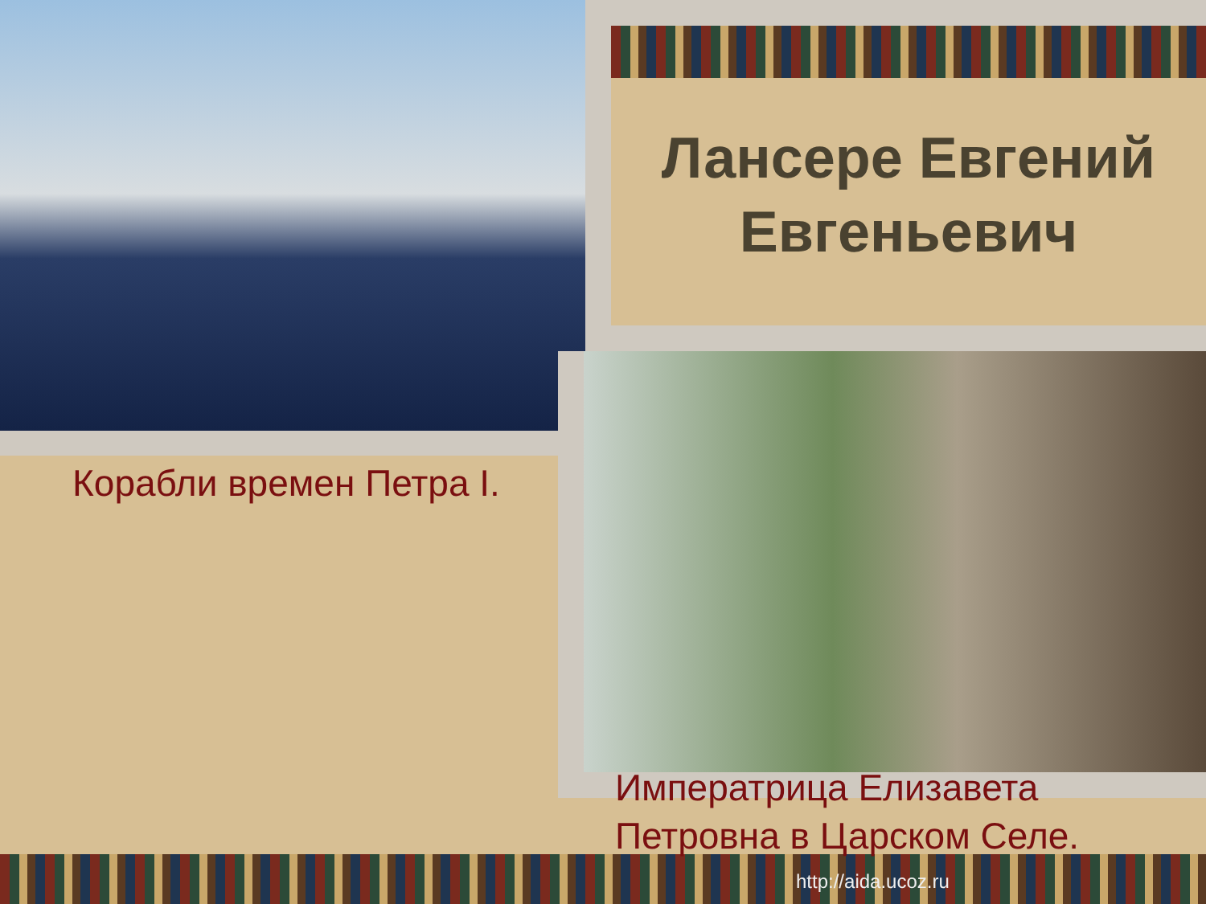Лансере Евгений Евгеньевич
Корабли времен Петра I.
Императрица Елизавета Петровна в Царском Селе.
http://aida.ucoz.ru